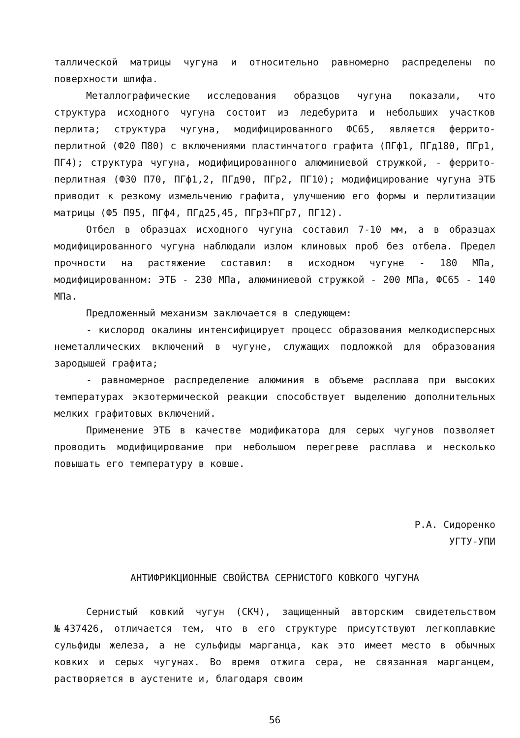таллической матрицы чугуна и относительно равномерно распределены по поверхности шлифа.
Металлографические исследования образцов чугуна показали, что структура исходного чугуна состоит из ледебурита и небольших участков перлита; структура чугуна, модифицированного ФС65, является феррито-перлитной (Ф20 П80) с включениями пластинчатого графита (ПГф1, ПГд180, ПГр1, ПГ4); структура чугуна, модифицированного алюминиевой стружкой, - феррито-перлитная (Ф30 П70, ПГф1,2, ПГд90, ПГр2, ПГ10); модифицирование чугуна ЭТБ приводит к резкому измельчению графита, улучшению его формы и перлитизации матрицы (Ф5 П95, ПГф4, ПГд25,45, ПГр3+ПГр7, ПГ12).
Отбел в образцах исходного чугуна составил 7-10 мм, а в образцах модифицированного чугуна наблюдали излом клиновых проб без отбела. Предел прочности на растяжение составил: в исходном чугуне - 180 МПа, модифицированном: ЭТБ - 230 МПа, алюминиевой стружкой - 200 МПа, ФС65 - 140 МПа.
Предложенный механизм заключается в следующем:
- кислород окалины интенсифицирует процесс образования мелкодисперсных неметаллических включений в чугуне, служащих подложкой для образования зародышей графита;
- равномерное распределение алюминия в объеме расплава при высоких температурах экзотермической реакции способствует выделению дополнительных мелких графитовых включений.
Применение ЭТБ в качестве модификатора для серых чугунов позволяет проводить модифицирование при небольшом перегреве расплава и несколько повышать его температуру в ковше.
Р.А. Сидоренко
УГТУ-УПИ
АНТИФРИКЦИОННЫЕ СВОЙСТВА СЕРНИСТОГО КОВКОГО ЧУГУНА
Сернистый ковкий чугун (СКЧ), защищенный авторским свидетельством №437426, отличается тем, что в его структуре присутствуют легкоплавкие сульфиды железа, а не сульфиды марганца, как это имеет место в обычных ковких и серых чугунах. Во время отжига сера, не связанная марганцем, растворяется в аустените и, благодаря своим
56